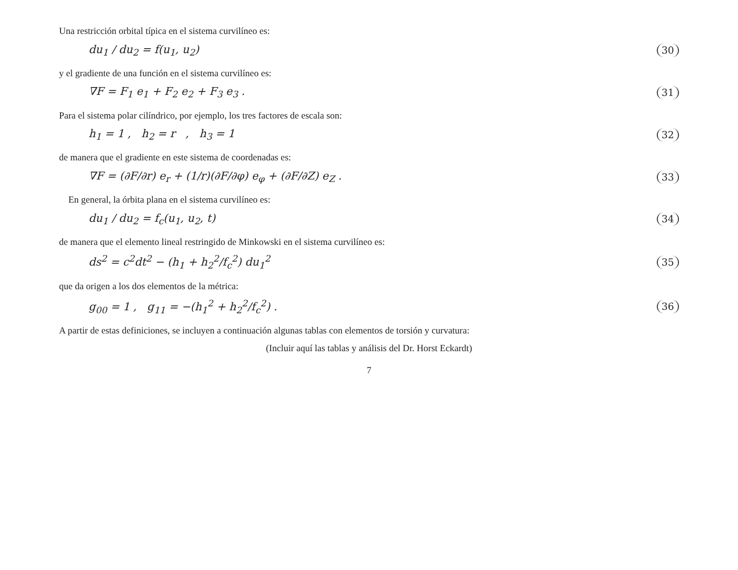Una restricción orbital típica en el sistema curvilíneo es:
du<sub>1</sub> / du<sub>2</sub> = f(u<sub>1</sub>, u<sub>2</sub>) 30
y el gradiente de una función en el sistema curvilíneo es:
∇F = F<sub>1</sub> e<sub>1</sub> + F<sub>2</sub> e<sub>2</sub> + F<sub>3</sub> e<sub>3</sub> . 31
Para el sistema polar cilíndrico, por ejemplo, los tres factores de escala son:
h<sub>1</sub> = 1 , h<sub>2</sub> = r , h<sub>3</sub> = 1 32
de manera que el gradiente en este sistema de coordenadas es:
∇F = (∂F/∂r) e<sub>r</sub> + (1/r)(∂F/∂φ) e<sub>φ</sub> + (∂F/∂Z) e<sub>Z</sub> . 33
En general, la órbita plana en el sistema curvilíneo es:
du<sub>1</sub> / du<sub>2</sub> = f<sub>c</sub>(u<sub>1</sub>, u<sub>2</sub>, t) 34
de manera que el elemento lineal restringido de Minkowski en el sistema curvilíneo es:
ds<sup>2</sup> = c<sup>2</sup>dt<sup>2</sup> − (h<sub>1</sub> + h<sub>2</sub><sup>2</sup>/f<sub>c</sub><sup>2</sup>) du<sub>1</sub><sup>2</sup> 35
que da origen a los dos elementos de la métrica:
g<sub>00</sub> = 1 , g<sub>11</sub> = −(h<sub>1</sub><sup>2</sup> + h<sub>2</sub><sup>2</sup>/f<sub>c</sub><sup>2</sup>) . 36
A partir de estas definiciones, se incluyen a continuación algunas tablas con elementos de torsión y curvatura:
(Incluir aquí las tablas y análisis del Dr. Horst Eckardt)
7